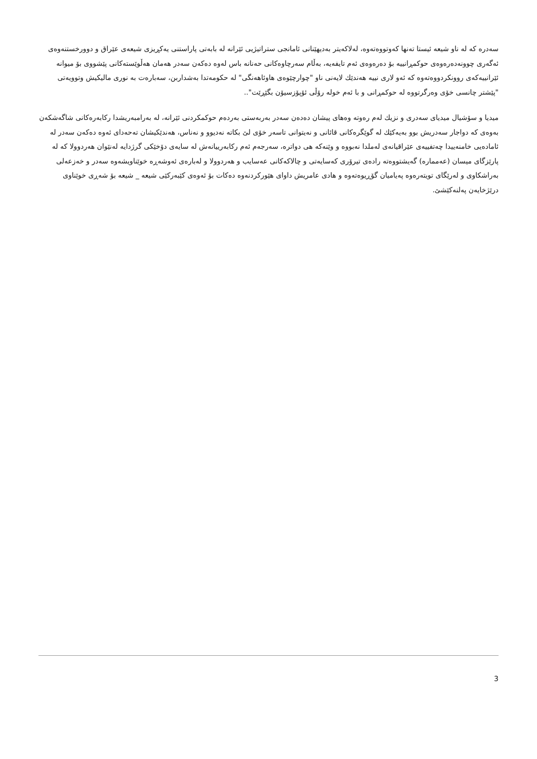سەدرە کە لە ناو شیعە ئیستا تەنها کەوتووەتەوە، لەلاکەیتر بەدیهێنانی ئامانجی ستراتیژیی ئێرانە لە بابەتی پاراستنی یەکڕیزی شیعەی عێراق و دوورخستنەوەی ئەگەری چوونەدەرەوەی حوکمڕانییە بۆ دەرەوەی ئەم تایفەیە، بەڵام سەرچاوەکانی حەنانە باس لەوە دەکەن سەدر هەمان هەڵوێستەکانی پێشووی بۆ میوانە ئێرانییەکەی روونکردووەتەوە کە ئەو لاری نییە هەندێك لایەنی ناو "چوارچێوەی هاوئاهەنگی" لە حکومەتدا بەشداربن، سەبارەت بە نوری مالیکیش وتوویەتی "پێشتر چانسی خۆی وەرگرتووە لە حوکمڕانی و با ئەم خولە رۆڵی ئۆپۆزسیۆن بگێڕێت"..
میدیا و سۆشیال میدیای سەدری و نزیك لەم رەوتە وەهای پیشان دەدەن سەدر بەربەستی بەردەم حوکمکردنی ئێرانە، لە بەرامبەریشدا رکابەرەکانی شاگەشکەن بەوەی کە دواجار سەدریش بوو بەیەکێك لە گوێگرەکانی قائانی و نەیتوانی تاسەر خۆی لێ بکاتە نەدیوو و نەناس، هەندێکیشان تەحەدای ئەوە دەکەن سەدر لە ئامادەیی خامنەییدا چەتفییەی عێراقیانەی لەملدا نەبووە و وێنەکە هی دواترە، سەرجەم ئەم رکابەرییانەش لە سایەی دۆخێکی گرژدایە لەنێوان هەردوولا کە لە پارێزگای میسان (عەممارە) گەیشتووەتە رادەی تیرۆری کەسایەتی و چالاکەکانی عەسایب و هەردوولا و لەبارەی ئەوشەڕە خوێناویشەوە سەدر و خەزعەلی بەراشکاوی و لەرێگای تویتەرەوە پەیامیان گۆڕیوەتەوە و هادی عامریش داوای هێورکردنەوە دەکات بۆ ئەوەی کێبەرکێی شیعە _ شیعە بۆ شەڕی خوێناوی درێژخایەن پەلنەکێشێ.
3